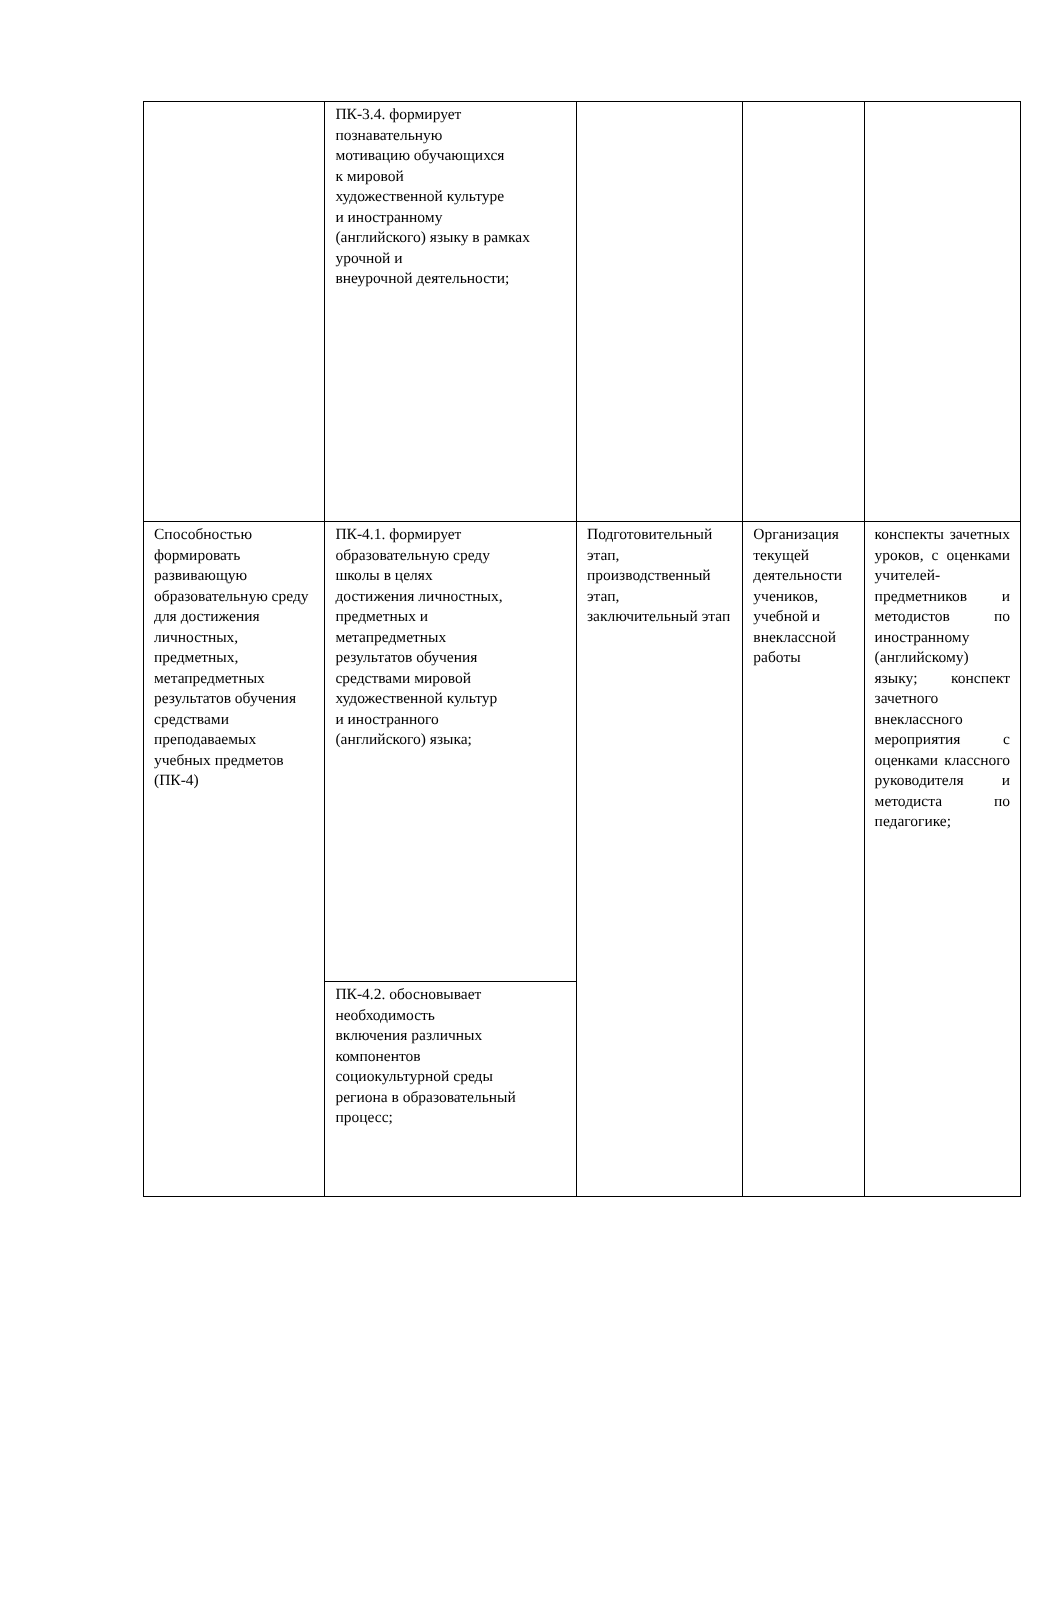| | ПК-3.4. формирует познавательную мотивацию обучающихся к мировой художественной культуре и иностранному (английского) языку в рамках урочной и внеурочной деятельности; | | | |
| Способностью формировать развивающую образовательную среду для достижения личностных, предметных, метапредметных результатов обучения средствами преподаваемых учебных предметов (ПК-4) | ПК-4.1. формирует образовательную среду школы в целях достижения личностных, предметных и метапредметных результатов обучения средствами мировой художественной культур и иностранного (английского) языка; | Подготовительный этап, производственный этап, заключительный этап | Организация текущей деятельности учеников, учебной и внеклассной работы | конспекты зачетных уроков, с оценками учителей-предметников и методистов по иностранному (английскому) языку; конспект зачетного внеклассного мероприятия с оценками классного руководителя и методиста по педагогике; |
| | ПК-4.2. обосновывает необходимость включения различных компонентов социокультурной среды региона в образовательный процесс; | | | |